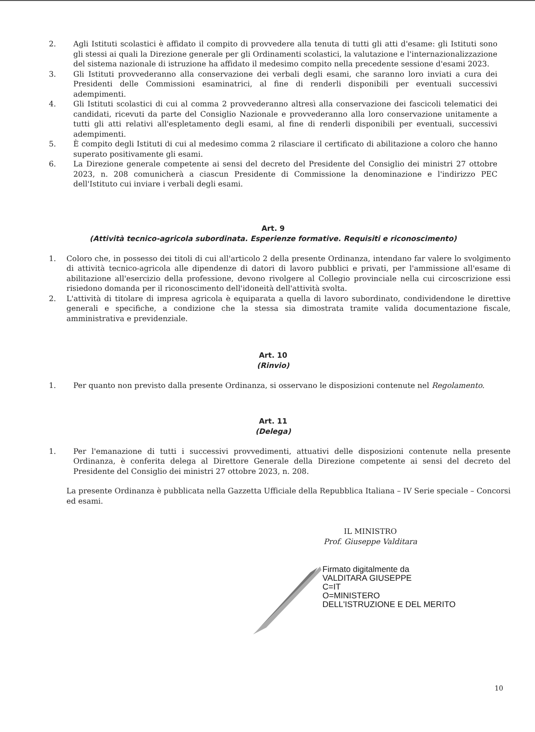2. Agli Istituti scolastici è affidato il compito di provvedere alla tenuta di tutti gli atti d'esame: gli Istituti sono gli stessi ai quali la Direzione generale per gli Ordinamenti scolastici, la valutazione e l'internazionalizzazione del sistema nazionale di istruzione ha affidato il medesimo compito nella precedente sessione d'esami 2023.
3. Gli Istituti provvederanno alla conservazione dei verbali degli esami, che saranno loro inviati a cura dei Presidenti delle Commissioni esaminatrici, al fine di renderli disponibili per eventuali successivi adempimenti.
4. Gli Istituti scolastici di cui al comma 2 provvederanno altresì alla conservazione dei fascicoli telematici dei candidati, ricevuti da parte del Consiglio Nazionale e provvederanno alla loro conservazione unitamente a tutti gli atti relativi all'espletamento degli esami, al fine di renderli disponibili per eventuali, successivi adempimenti.
5. È compito degli Istituti di cui al medesimo comma 2 rilasciare il certificato di abilitazione a coloro che hanno superato positivamente gli esami.
6. La Direzione generale competente ai sensi del decreto del Presidente del Consiglio dei ministri 27 ottobre 2023, n. 208 comunicherà a ciascun Presidente di Commissione la denominazione e l'indirizzo PEC dell'Istituto cui inviare i verbali degli esami.
Art. 9
(Attività tecnico-agricola subordinata. Esperienze formative. Requisiti e riconoscimento)
1. Coloro che, in possesso dei titoli di cui all'articolo 2 della presente Ordinanza, intendano far valere lo svolgimento di attività tecnico-agricola alle dipendenze di datori di lavoro pubblici e privati, per l'ammissione all'esame di abilitazione all'esercizio della professione, devono rivolgere al Collegio provinciale nella cui circoscrizione essi risiedono domanda per il riconoscimento dell'idoneità dell'attività svolta.
2. L'attività di titolare di impresa agricola è equiparata a quella di lavoro subordinato, condividendone le direttive generali e specifiche, a condizione che la stessa sia dimostrata tramite valida documentazione fiscale, amministrativa e previdenziale.
Art. 10
(Rinvio)
1. Per quanto non previsto dalla presente Ordinanza, si osservano le disposizioni contenute nel Regolamento.
Art. 11
(Delega)
1. Per l'emanazione di tutti i successivi provvedimenti, attuativi delle disposizioni contenute nella presente Ordinanza, è conferita delega al Direttore Generale della Direzione competente ai sensi del decreto del Presidente del Consiglio dei ministri 27 ottobre 2023, n. 208.
La presente Ordinanza è pubblicata nella Gazzetta Ufficiale della Repubblica Italiana – IV Serie speciale – Concorsi ed esami.
IL MINISTRO
Prof. Giuseppe Valditara
Firmato digitalmente da
VALDITARA GIUSEPPE
C=IT
O=MINISTERO
DELL'ISTRUZIONE E DEL MERITO
10